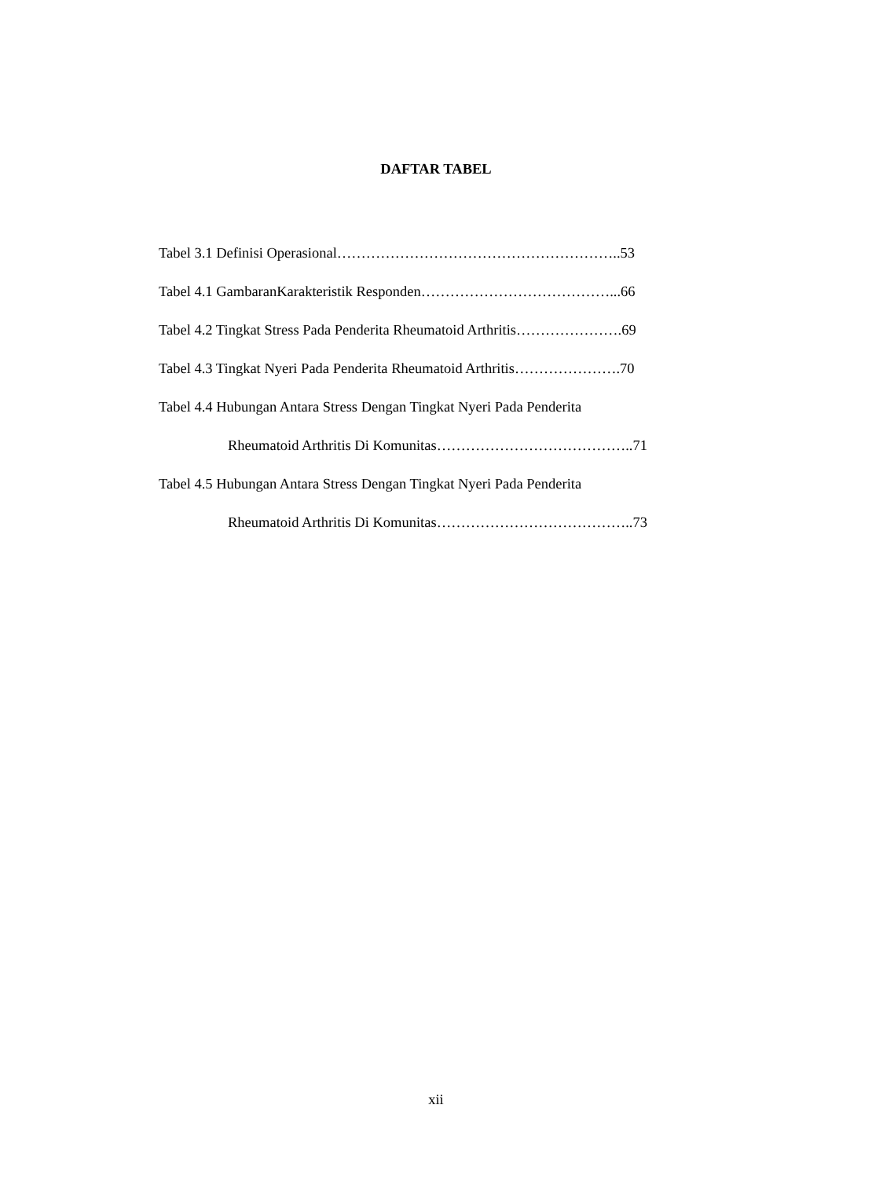DAFTAR TABEL
Tabel 3.1 Definisi Operasional…………………………………………………..53
Tabel 4.1 GambaranKarakteristik Responden…………………………………...66
Tabel 4.2 Tingkat Stress Pada Penderita Rheumatoid Arthritis………………….69
Tabel 4.3 Tingkat Nyeri Pada Penderita Rheumatoid Arthritis………………….70
Tabel 4.4 Hubungan Antara Stress Dengan Tingkat Nyeri Pada Penderita
Rheumatoid Arthritis Di Komunitas…………………………………..71
Tabel 4.5 Hubungan Antara Stress Dengan Tingkat Nyeri Pada Penderita
Rheumatoid Arthritis Di Komunitas…………………………………..73
xii